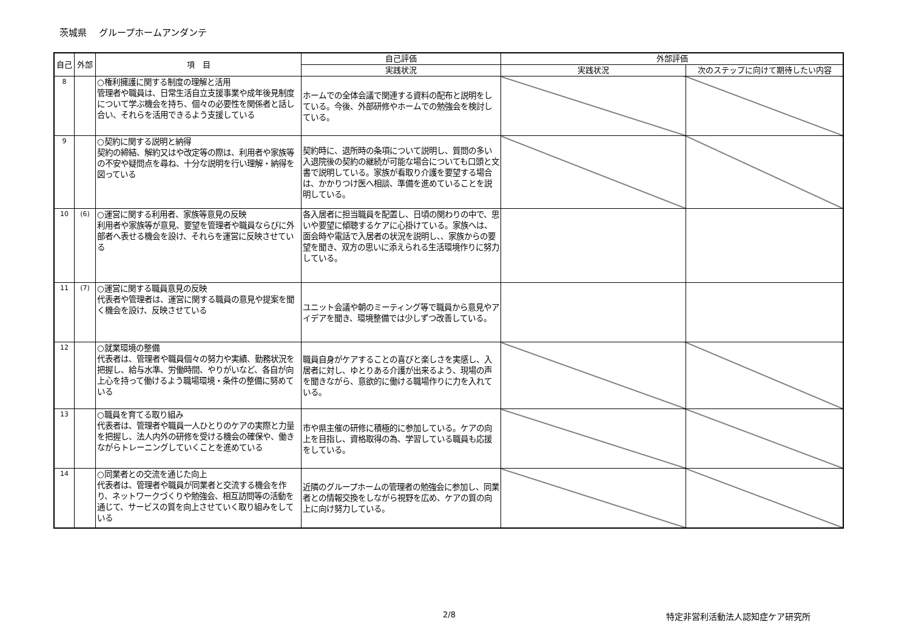茨城県　 グループホームアンダンテ
| 自己 | 外部 | 項 目 | 自己評価 | 外部評価 | |
| --- | --- | --- | --- | --- | --- |
| | | | 実践状況 | 実践状況 | 次のステップに向けて期待したい内容 |
| 8 | | ○権利擁護に関する制度の理解と活用 管理者や職員は、日常生活自立支援事業や成年後見制度について学ぶ機会を持ち、個々の必要性を関係者と話し合い、それらを活用できるよう支援している | ホームでの全体会議で関連する資料の配布と説明をしている。今後、外部研修やホームでの勉強会を検討している。 | | |
| 9 | | ○契約に関する説明と納得 契約の締結、解約又はや改定等の際は、利用者や家族等の不安や疑問点を尋ね、十分な説明を行い理解・納得を図っている | 契約時に、退所時の条項について説明し、質問の多い入退院後の契約の継続が可能な場合についても口頭と文書で説明している。家族が看取り介護を要望する場合は、かかりつけ医へ相談、準備を進めていることを説明している。 | | |
| 10 | (6) | ○運営に関する利用者、家族等意見の反映 利用者や家族等が意見、要望を管理者や職員ならびに外部者へ表せる機会を設け、それらを運営に反映させている | 各入居者に担当職員を配置し、日頃の関わりの中で、思いや要望に傾聴するケアに心掛けている。家族へは、面会時や電話で入居者の状況を説明し、、家族からの要望を聞き、双方の思いに添えられる生活環境作りに努力している。 | | |
| 11 | (7) | ○運営に関する職員意見の反映 代表者や管理者は、運営に関する職員の意見や提案を聞く機会を設け、反映させている | ユニット会議や朝のミーティング等で職員から意見やアイデアを聞き、環境整備では少しずつ改善している。 | | |
| 12 | | ○就業環境の整備 代表者は、管理者や職員個々の努力や実績、勤務状況を把握し、給与水準、労働時間、やりがいなど、各自が向上心を持って働けるよう職場環境・条件の整備に努めている | 職員自身がケアすることの喜びと楽しさを実感し、入居者に対し、ゆとりある介護が出来るよう、現場の声を聞きながら、意欲的に働ける職場作りに力を入れている。 | | |
| 13 | | ○職員を育てる取り組み 代表者は、管理者や職員一人ひとりのケアの実際と力量を把握し、法人内外の研修を受ける機会の確保や、働きながらトレーニングしていくことを進めている | 市や県主催の研修に積極的に参加している。ケアの向上を目指し、資格取得の為、学習している職員も応援をしている。 | | |
| 14 | | ○同業者との交流を通じた向上 代表者は、管理者や職員が同業者と交流する機会を作り、ネットワークづくりや勉強会、相互訪問等の活動を通じて、サービスの質を向上させていく取り組みをしている | 近隣のグループホームの管理者の勉強会に参加し、同業者との情報交換をしながら視野を広め、ケアの質の向上に向け努力している。 | | |
2/8 特定非営利活動法人認知症ケア研究所